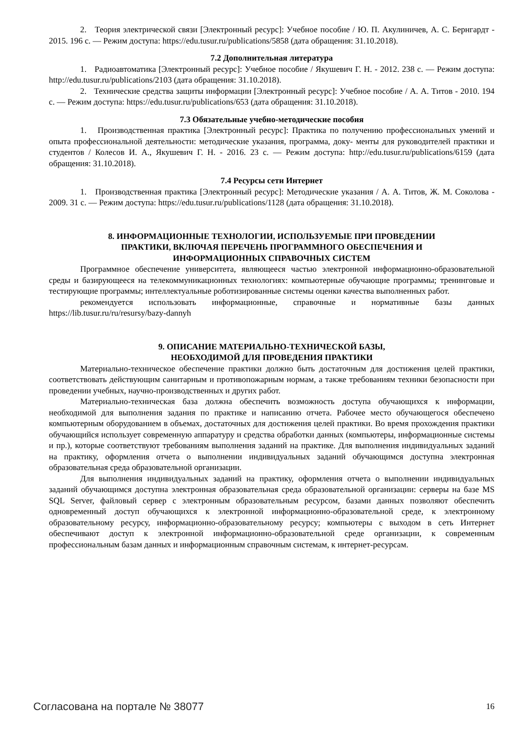2. Теория электрической связи [Электронный ресурс]: Учебное пособие / Ю. П. Акулиничев, А. С. Бернгардт - 2015. 196 с. — Режим доступа: https://edu.tusur.ru/publications/5858 (дата обращения: 31.10.2018).
7.2 Дополнительная литература
1. Радиоавтоматика [Электронный ресурс]: Учебное пособие / Якушевич Г. Н. - 2012. 238 с. — Режим доступа: http://edu.tusur.ru/publications/2103 (дата обращения: 31.10.2018).
2. Технические средства защиты информации [Электронный ресурс]: Учебное пособие / А. А. Титов - 2010. 194 с. — Режим доступа: https://edu.tusur.ru/publications/653 (дата обращения: 31.10.2018).
7.3 Обязательные учебно-методические пособия
1. Производственная практика [Электронный ресурс]: Практика по получению профессиональных умений и опыта профессиональной деятельности: методические указания, программа, доку- менты для руководителей практики и студентов / Колесов И. А., Якушевич Г. Н. - 2016. 23 с. — Режим доступа: http://edu.tusur.ru/publications/6159 (дата обращения: 31.10.2018).
7.4 Ресурсы сети Интернет
1. Производственная практика [Электронный ресурс]: Методические указания / А. А. Титов, Ж. М. Соколова - 2009. 31 с. — Режим доступа: https://edu.tusur.ru/publications/1128 (дата обращения: 31.10.2018).
8. ИНФОРМАЦИОННЫЕ ТЕХНОЛОГИИ, ИСПОЛЬЗУЕМЫЕ ПРИ ПРОВЕДЕНИИ
ПРАКТИКИ, ВКЛЮЧАЯ ПЕРЕЧЕНЬ ПРОГРАММНОГО ОБЕСПЕЧЕНИЯ И
ИНФОРМАЦИОННЫХ СПРАВОЧНЫХ СИСТЕМ
Программное обеспечение университета, являющееся частью электронной информационно-образовательной среды и базирующееся на телекоммуникационных технологиях: компьютерные обучающие программы; тренинговые и тестирующие программы; интеллектуальные роботизированные системы оценки качества выполненных работ.
рекомендуется использовать информационные, справочные и нормативные базы данных https://lib.tusur.ru/ru/resursy/bazy-dannyh
9. ОПИСАНИЕ МАТЕРИАЛЬНО-ТЕХНИЧЕСКОЙ БАЗЫ,
НЕОБХОДИМОЙ ДЛЯ ПРОВЕДЕНИЯ ПРАКТИКИ
Материально-техническое обеспечение практики должно быть достаточным для достижения целей практики, соответствовать действующим санитарным и противопожарным нормам, а также требованиям техники безопасности при проведении учебных, научно-производственных и других работ.
Материально-техническая база должна обеспечить возможность доступа обучающихся к информации, необходимой для выполнения задания по практике и написанию отчета. Рабочее место обучающегося обеспечено компьютерным оборудованием в объемах, достаточных для достижения целей практики. Во время прохождения практики обучающийся использует современную аппаратуру и средства обработки данных (компьютеры, информационные системы и пр.), которые соответствуют требованиям выполнения заданий на практике. Для выполнения индивидуальных заданий на практику, оформления отчета о выполнении индивидуальных заданий обучающимся доступна электронная образовательная среда образовательной организации.
Для выполнения индивидуальных заданий на практику, оформления отчета о выполнении индивидуальных заданий обучающимся доступна электронная образовательная среда образовательной организации: серверы на базе MS SQL Server, файловый сервер с электронным образовательным ресурсом, базами данных позволяют обеспечить одновременный доступ обучающихся к электронной информационно-образовательной среде, к электронному образовательному ресурсу, информационно-образовательному ресурсу; компьютеры с выходом в сеть Интернет обеспечивают доступ к электронной информационно-образовательной среде организации, к современным профессиональным базам данных и информационным справочным системам, к интернет-ресурсам.
Согласована на портале № 38077 16